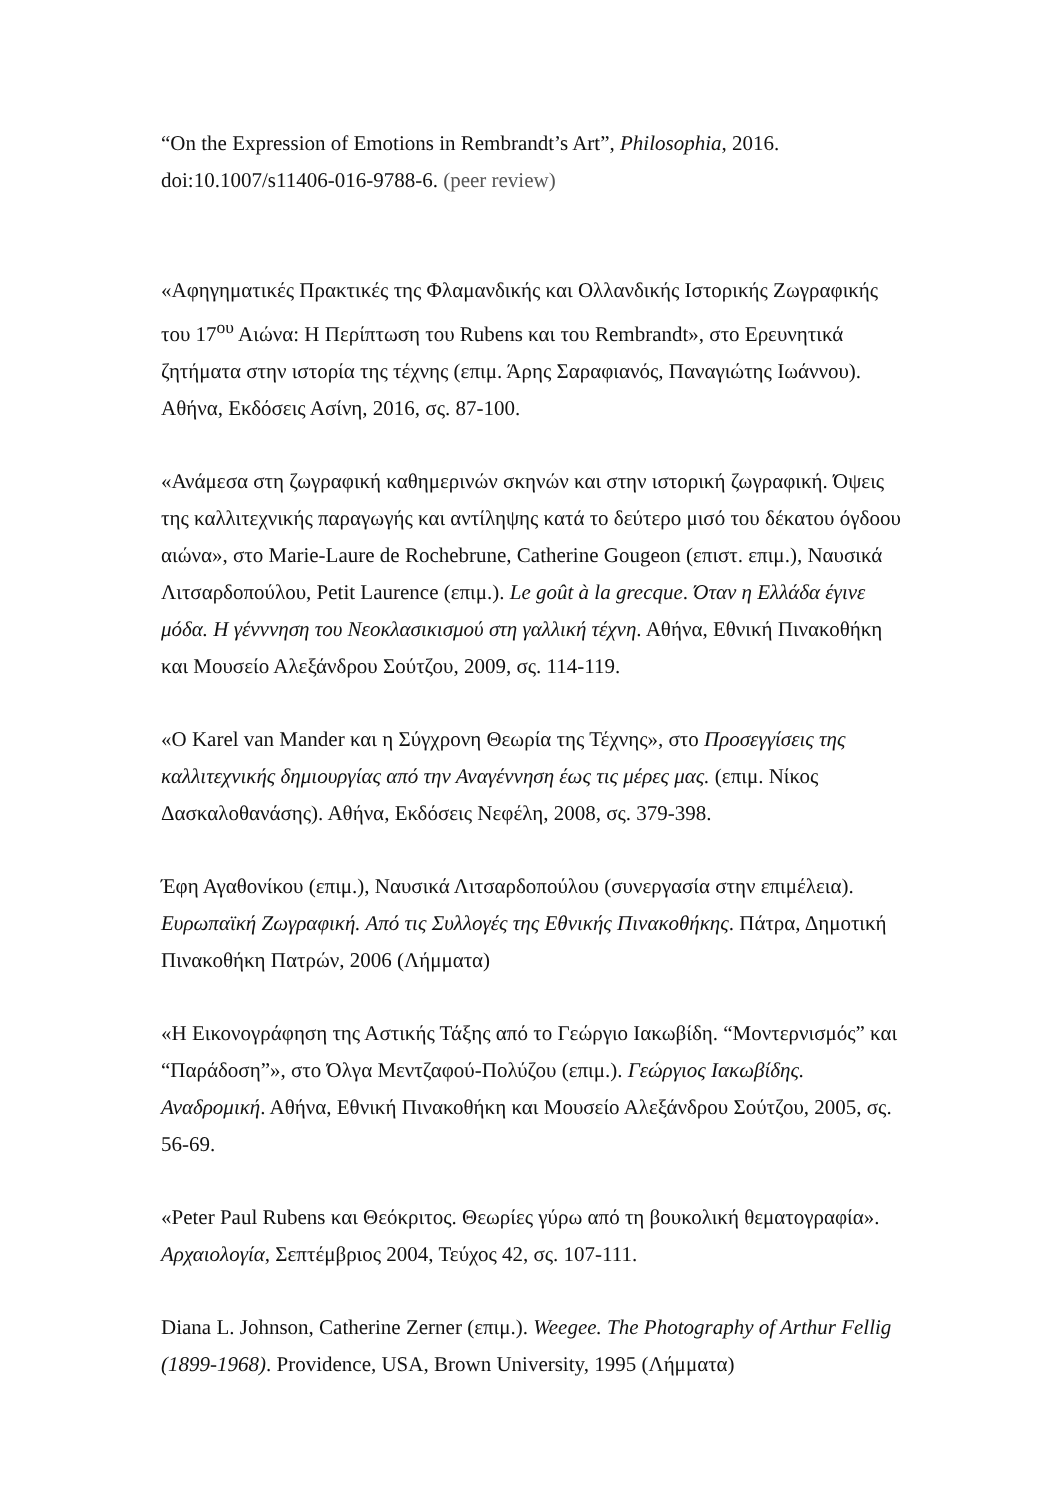“On the Expression of Emotions in Rembrandt’s Art”, Philosophia, 2016.
doi:10.1007/s11406-016-9788-6. (peer review)
«Αφηγηματικές Πρακτικές της Φλαμανδικής και Ολλανδικής Ιστορικής Ζωγραφικής του 17<sup>ου</sup> Αιώνα: Η Περίπτωση του Rubens και του Rembrandt», στο Ερευνητικά ζητήματα στην ιστορία της τέχνης (επιμ. Άρης Σαραφιανός, Παναγιώτης Ιωάννου). Αθήνα, Εκδόσεις Ασίνη, 2016, σς. 87-100.
«Ανάμεσα στη ζωγραφική καθημερινών σκηνών και στην ιστορική ζωγραφική. Όψεις της καλλιτεχνικής παραγωγής και αντίληψης κατά το δεύτερο μισό του δέκατου όγδοου αιώνα», στο Marie-Laure de Rochebrune, Catherine Gougeon (επιστ. επιμ.), Ναυσικά Λιτσαρδοπούλου, Petit Laurence (επιμ.). Le goût à la grecque. Όταν η Ελλάδα έγινε μόδα. Η γένννηση του Νεοκλασικισμού στη γαλλική τέχνη. Αθήνα, Εθνική Πινακοθήκη και Μουσείο Αλεξάνδρου Σούτζου, 2009, σς. 114-119.
«Ο Karel van Mander και η Σύγχρονη Θεωρία της Τέχνης», στο Προσεγγίσεις της καλλιτεχνικής δημιουργίας από την Αναγέννηση έως τις μέρες μας. (επιμ. Νίκος Δασκαλοθανάσης). Αθήνα, Εκδόσεις Νεφέλη, 2008, σς. 379-398.
Έφη Αγαθονίκου (επιμ.), Ναυσικά Λιτσαρδοπούλου (συνεργασία στην επιμέλεια). Ευρωπαϊκή Ζωγραφική. Από τις Συλλογές της Εθνικής Πινακοθήκης. Πάτρα, Δημοτική Πινακοθήκη Πατρών, 2006 (Λήμματα)
«Η Εικονογράφηση της Αστικής Τάξης από το Γεώργιο Ιακωβίδη. “Μοντερνισμός” και “Παράδοση”», στο Όλγα Μεντζαφού-Πολύζου (επιμ.). Γεώργιος Ιακωβίδης. Αναδρομική. Αθήνα, Εθνική Πινακοθήκη και Μουσείο Αλεξάνδρου Σούτζου, 2005, σς. 56-69.
«Peter Paul Rubens και Θεόκριτος. Θεωρίες γύρω από τη βουκολική θεματογραφία». Αρχαιολογία, Σεπτέμβριος 2004, Τεύχος 42, σς. 107-111.
Diana L. Johnson, Catherine Zerner (επιμ.). Weegee. The Photography of Arthur Fellig (1899-1968). Providence, USA, Brown University, 1995 (Λήμματα)